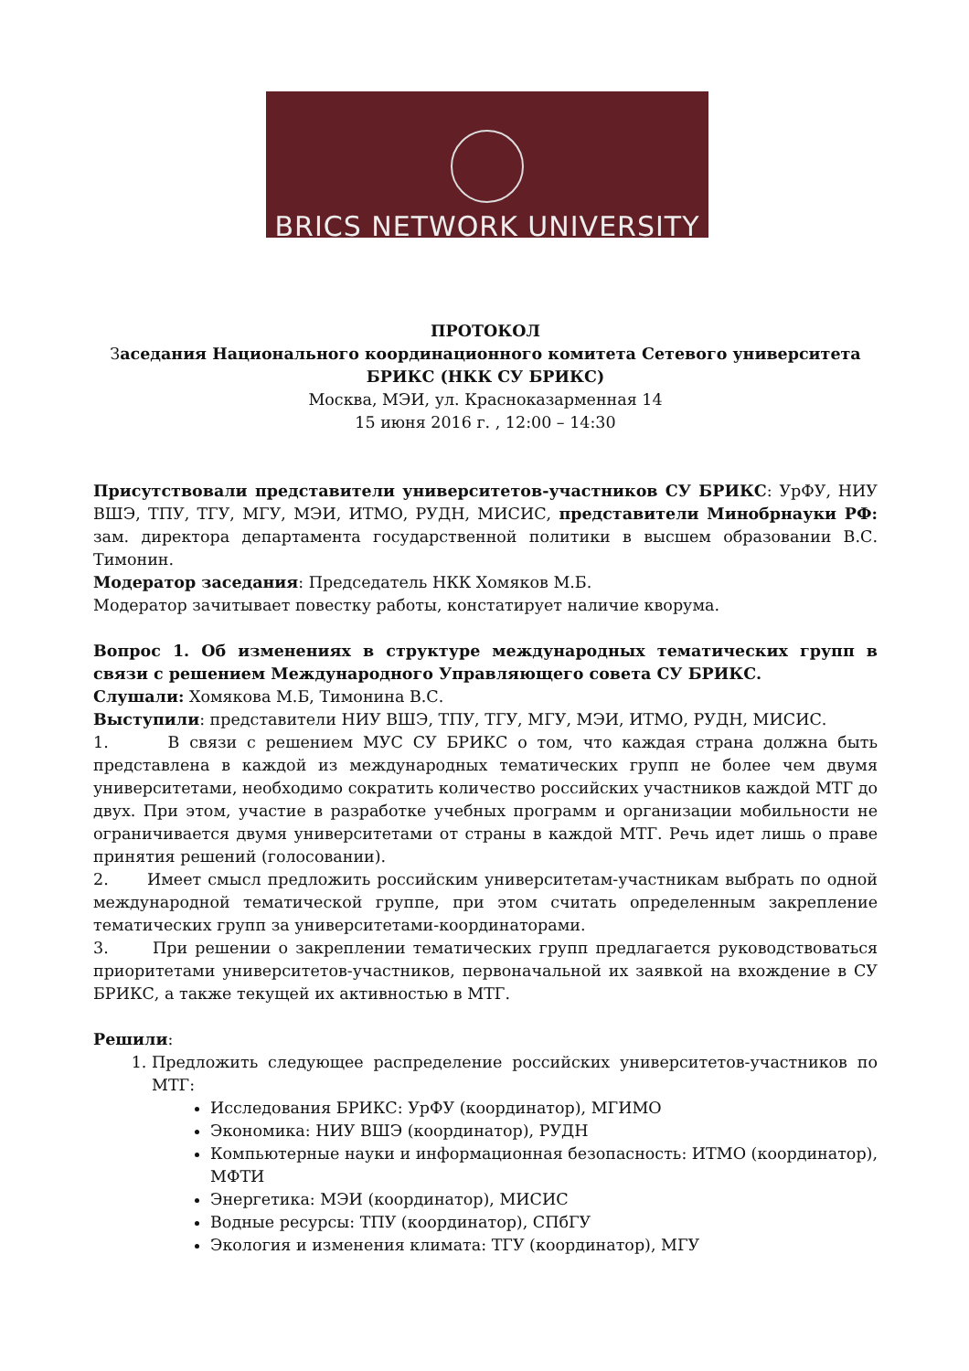BRICS NETWORK UNIVERSITY
ПРОТОКОЛ
Заседания Национального координационного комитета Сетевого университета БРИКС (НКК СУ БРИКС)
Москва, МЭИ, ул. Красноказарменная 14
15 июня 2016 г. , 12:00 – 14:30
Присутствовали представители университетов-участников СУ БРИКС: УрФУ, НИУ ВШЭ, ТПУ, ТГУ, МГУ, МЭИ, ИТМО, РУДН, МИСИС, представители Минобрнауки РФ: зам. директора департамента государственной политики в высшем образовании В.С. Тимонин.
Модератор заседания: Председатель НКК Хомяков М.Б.
Модератор зачитывает повестку работы, констатирует наличие кворума.
Вопрос 1. Об изменениях в структуре международных тематических групп в связи с решением Международного Управляющего совета СУ БРИКС.
Слушали: Хомякова М.Б, Тимонина В.С.
Выступили: представители НИУ ВШЭ, ТПУ, ТГУ, МГУ, МЭИ, ИТМО, РУДН, МИСИС.
1. В связи с решением МУС СУ БРИКС о том, что каждая страна должна быть представлена в каждой из международных тематических групп не более чем двумя университетами, необходимо сократить количество российских участников каждой МТГ до двух. При этом, участие в разработке учебных программ и организации мобильности не ограничивается двумя университетами от страны в каждой МТГ. Речь идет лишь о праве принятия решений (голосовании).
2. Имеет смысл предложить российским университетам-участникам выбрать по одной международной тематической группе, при этом считать определенным закрепление тематических групп за университетами-координаторами.
3. При решении о закреплении тематических групп предлагается руководствоваться приоритетами университетов-участников, первоначальной их заявкой на вхождение в СУ БРИКС, а также текущей их активностью в МТГ.
Решили:
1. Предложить следующее распределение российских университетов-участников по МТГ:
Исследования БРИКС: УрФУ (координатор), МГИМО
Экономика: НИУ ВШЭ (координатор), РУДН
Компьютерные науки и информационная безопасность: ИТМО (координатор), МФТИ
Энергетика: МЭИ (координатор), МИСИС
Водные ресурсы: ТПУ (координатор), СПбГУ
Экология и изменения климата: ТГУ (координатор), МГУ